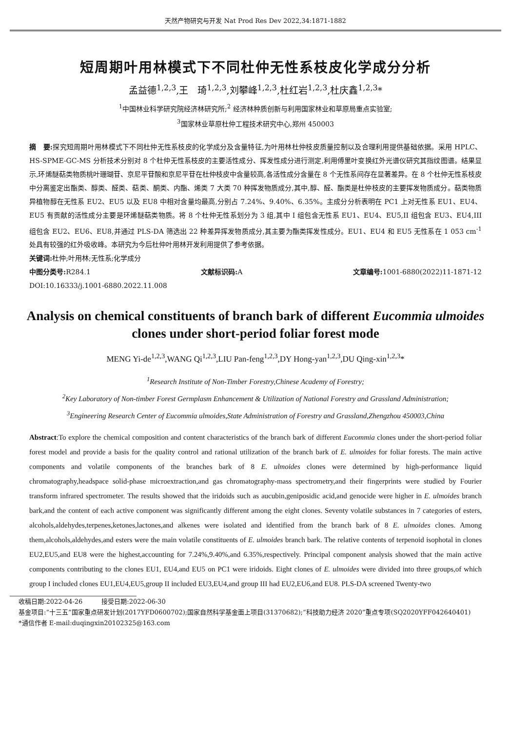天然产物研究与开发 Nat Prod Res Dev 2022,34:1871-1882
短周期叶用林模式下不同杜仲无性系枝皮化学成分分析
孟益德<sup>1,2,3</sup>,王　琦<sup>1,2,3</sup>,刘攀峰<sup>1,2,3</sup>,杜红岩<sup>1,2,3</sup>,杜庆鑫<sup>1,2,3</sup>*
<sup>1</sup> 中国林业科学研究院经济林研究所;<sup>2</sup> 经济林种质创新与利用国家林业和草原局重点实验室;
<sup>3</sup> 国家林业草原杜仲工程技术研究中心,郑州 450003
摘　要: 探究短周期叶用林模式下不同杜仲无性系枝皮的化学成分及含量特征,为叶用林杜仲枝皮质量控制以及合理利用提供基础依据。采用 HPLC、HS-SPME-GC-MS 分析技术分别对 8 个杜仲无性系枝皮的主要活性成分、挥发性成分进行测定,利用傅里叶变换红外光谱仪研究其指纹图谱。结果显示,环烯醚萜类物质桃叶珊瑚苷、京尼平苷酸和京尼平苷在杜仲枝皮中含量较高,各活性成分含量在 8 个无性系间存在显著差异。在 8 个杜仲无性系枝皮中分离鉴定出酯类、醇类、醛类、萜类、酮类、内酯、烯类 7 大类 70 种挥发物质成分,其中,醇、醛、酯类是杜仲枝皮的主要挥发物质成分。萜类物质异植物醇在无性系 EU2、EU5 以及 EU8 中相对含量均最高,分别占 7.24%、9.40%、6.35%。主成分分析表明在 PC1 上对无性系 EU1、EU4、EU5 有贡献的活性成分主要是环烯醚萜类物质。将 8 个杜仲无性系划分为 3 组,其中 I 组包含无性系 EU1、EU4、EU5,II 组包含 EU3、EU4,III 组包含 EU2、EU6、EU8,并通过 PLS-DA 筛选出 22 种差异挥发物质成分,其主要为酯类挥发性成分。EU1、EU4 和 EU5 无性系在 1 053 cm<sup>-1</sup>处具有较强的红外吸收峰。本研究为今后杜仲叶用林开发利用提供了参考依据。
关键词: 杜仲;叶用林;无性系;化学成分
中图分类号: R284.1 文献标识码: A 文章编号: 1001-6880(2022)11-1871-12
DOI:10.16333/j.1001-6880.2022.11.008
Analysis on chemical constituents of branch bark of different Eucommia ulmoides clones under short-period foliar forest mode
MENG Yi-de<sup>1,2,3</sup>,WANG Qi<sup>1,2,3</sup>,LIU Pan-feng<sup>1,2,3</sup>,DY Hong-yan<sup>1,2,3</sup>,DU Qing-xin<sup>1,2,3</sup>*
<sup>1</sup> Research Institute of Non-Timber Forestry,Chinese Academy of Forestry;
<sup>2</sup> Key Laboratory of Non-timber Forest Germplasm Enhancement & Utilization of National Forestry and Grassland Administration;
<sup>3</sup> Engineering Research Center of Eucommia ulmoides,State Administration of Forestry and Grassland,Zhengzhou 450003,China
Abstract:To explore the chemical composition and content characteristics of the branch bark of different Eucommia clones under the short-period foliar forest model and provide a basis for the quality control and rational utilization of the branch bark of E. ulmoides for foliar forests. The main active components and volatile components of the branches bark of 8 E. ulmoides clones were determined by high-performance liquid chromatography,headspace solid-phase microextraction,and gas chromatography-mass spectrometry,and their fingerprints were studied by Fourier transform infrared spectrometer. The results showed that the iridoids such as aucubin,geniposidic acid,and genocide were higher in E. ulmoides branch bark,and the content of each active component was significantly different among the eight clones. Seventy volatile substances in 7 categories of esters, alcohols,aldehydes,terpenes,ketones,lactones,and alkenes were isolated and identified from the branch bark of 8 E. ulmoides clones. Among them,alcohols,aldehydes,and esters were the main volatile constituents of E. ulmoides branch bark. The relative contents of terpenoid isophotal in clones EU2,EU5,and EU8 were the highest,accounting for 7.24%,9.40%,and 6.35%,respectively. Principal component analysis showed that the main active components contributing to the clones EU1, EU4,and EU5 on PC1 were iridoids. Eight clones of E. ulmoides were divided into three groups,of which group I included clones EU1,EU4,EU5,group II included EU3,EU4,and group III had EU2,EU6,and EU8. PLS-DA screened Twenty-two
收稿日期:2022-04-26　　　接受日期:2022-06-30
基金项目:“十三五”国家重点研发计划(2017YFD0600702);国家自然科学基金面上项目(31370682);“科技助力经济 2020”重点专项(SQ2020YFF042640401)
*通信作者 E-mail:duqingxin20102325@163.com